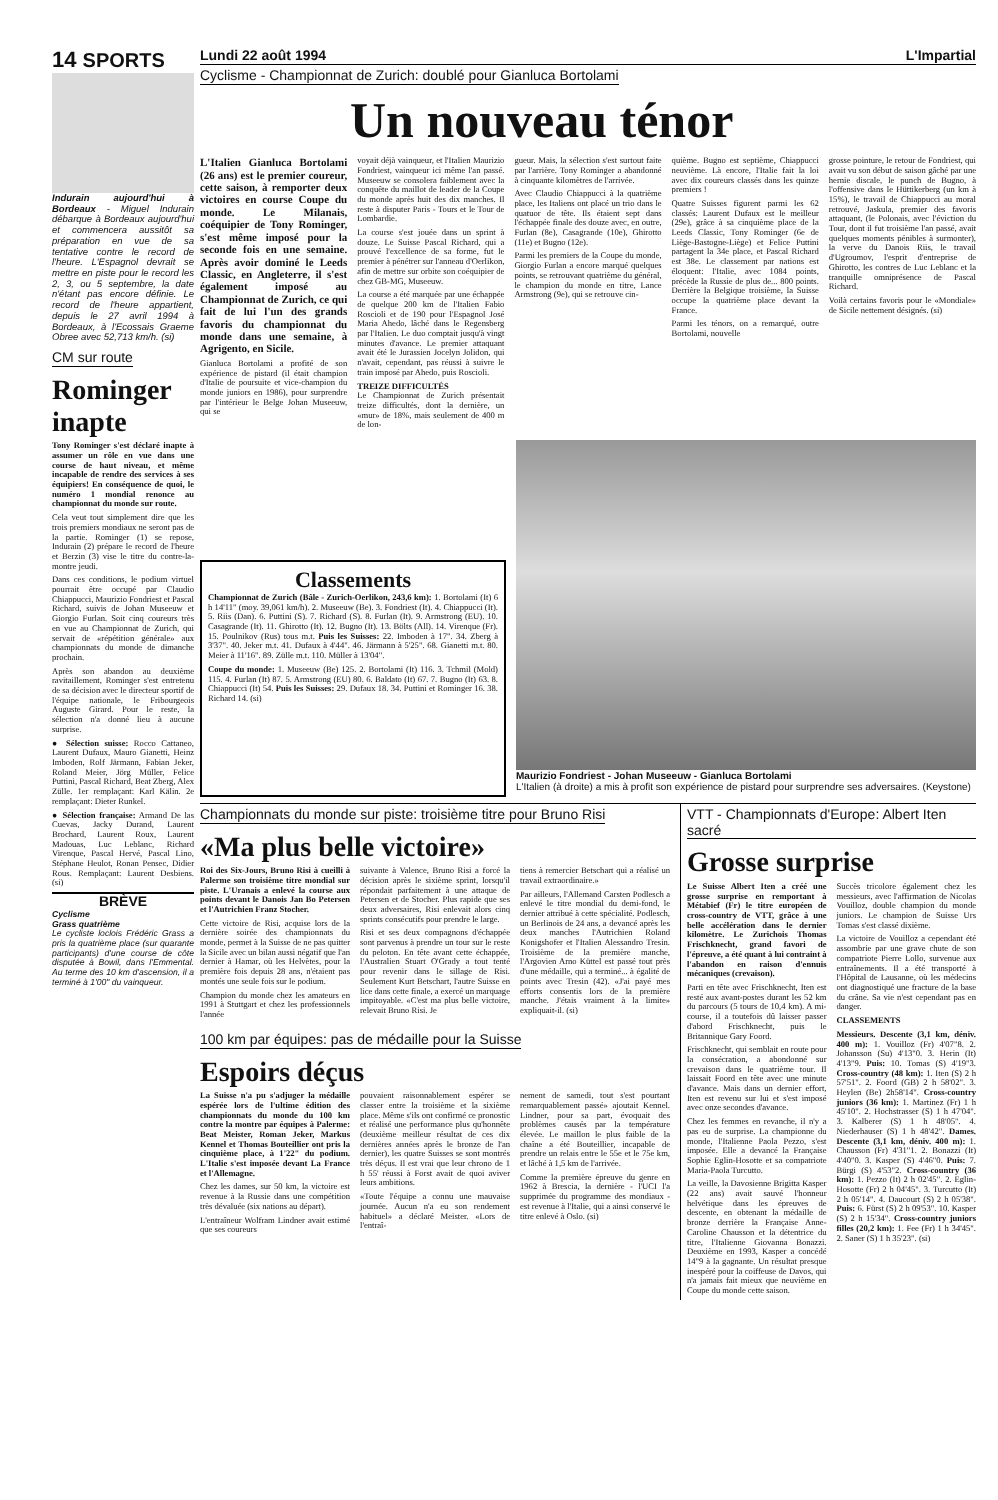14 SPORTS
Indurain aujourd'hui à Bordeaux - Miguel Indurain débarque à Bordeaux aujourd'hui et commencera aussitôt sa préparation en vue de sa tentative contre le record de l'heure. L'Espagnol devrait se mettre en piste pour le record les 2, 3, ou 5 septembre, la date n'étant pas encore définie. Le record de l'heure appartient, depuis le 27 avril 1994 à Bordeaux, à l'Ecossais Graeme Obree avec 52,713 km/h. (si)
CM sur route
Rominger inapte
Tony Rominger s'est déclaré inapte à assumer un rôle en vue dans une course de haut niveau, et même incapable de rendre des services à ses équipiers! En conséquence de quoi, le numéro 1 mondial renonce au championnat du monde sur route.
Cela veut tout simplement dire que les trois premiers mondiaux ne seront pas de la partie. Rominger (1) se repose, Indurain (2) prépare le record de l'heure et Berzin (3) vise le titre du contre-la-montre jeudi.
Dans ces conditions, le podium virtuel pourrait être occupé par Claudio Chiappucci, Maurizio Fondriest et Pascal Richard, suivis de Johan Museeuw et Giorgio Furlan. Soit cinq coureurs très en vue au Championnat de Zurich, qui servait de «répétition générale» aux championnats du monde de dimanche prochain.
Après son abandon au deuxième ravitaillement, Rominger s'est entretenu de sa décision avec le directeur sportif de l'équipe nationale, le Fribourgeois Auguste Girard. Pour le reste, la sélection n'a donné lieu à aucune surprise.
● Sélection suisse: Rocco Cattaneo, Laurent Dufaux, Mauro Gianetti, Heinz Imboden, Rolf Järmann, Fabian Jeker, Roland Meier, Jörg Müller, Felice Puttini, Pascal Richard, Beat Zberg, Alex Zülle. 1er remplaçant: Karl Kälin. 2e remplaçant: Dieter Runkel.
● Sélection française: Armand De las Cuevas, Jacky Durand, Laurent Brochard, Laurent Roux, Laurent Madouas, Luc Leblanc, Richard Virenque, Pascal Hervé, Pascal Lino, Stéphane Heulot, Ronan Pensec, Didier Rous. Remplaçant: Laurent Desbiens. (si)
BRÈVE
Cyclisme
Grass quatrième
Le cycliste loclois Frédéric Grass a pris la quatrième place (sur quarante participants) d'une course de côte disputée à Bowil, dans l'Emmental. Au terme des 10 km d'ascension, il a terminé à 1'00" du vainqueur.
Lundi 22 août 1994 L'Impartial
Cyclisme - Championnat de Zurich: doublé pour Gianluca Bortolami
Un nouveau ténor
L'Italien Gianluca Bortolami (26 ans) est le premier coureur, cette saison, à remporter deux victoires en course Coupe du monde. Le Milanais, coéquipier de Tony Rominger, s'est même imposé pour la seconde fois en une semaine. Après avoir dominé le Leeds Classic, en Angleterre, il s'est également imposé au Championnat de Zurich, ce qui fait de lui l'un des grands favoris du championnat du monde dans une semaine, à Agrigento, en Sicile.
Gianluca Bortolami a profité de son expérience de pistard (il était champion d'Italie de poursuite et vice-champion du monde juniors en 1986), pour surprendre par l'intérieur le Belge Johan Museeuw, qui se
voyait déjà vainqueur, et l'Italien Maurizio Fondriest, vainqueur ici même l'an passé. Museeuw se consolera faiblement avec la conquête du maillot de leader de la Coupe du monde après huit des dix manches. Il reste à disputer Paris - Tours et le Tour de Lombardie.
La course s'est jouée dans un sprint à douze. Le Suisse Pascal Richard, qui a prouvé l'excellence de sa forme, fut le premier à pénétrer sur l'anneau d'Oerlikon, afin de mettre sur orbite son coéquipier de chez GB-MG, Museeuw.
La course a été marquée par une échappée de quelque 200 km de l'Italien Fabio Roscioli et de 190 pour l'Espagnol José Maria Ahedo, lâché dans le Regensberg par l'Italien. Le duo comptait jusqu'à vingt minutes d'avance. Le premier attaquant avait été le Jurassien Jocelyn Jolidon, qui n'avait, cependant, pas réussi à suivre le train imposé par Ahedo, puis Roscioli.
TREIZE DIFFICULTÉS
Le Championnat de Zurich présentait treize difficultés, dont la dernière, un «mur» de 18%, mais seulement de 400 m de lon-
gueur. Mais, la sélection s'est surtout faite par l'arrière. Tony Rominger a abandonné à cinquante kilomètres de l'arrivée.
Avec Claudio Chiappucci à la quatrième place, les Italiens ont placé un trio dans le quatuor de tête. Ils étaient sept dans l'échappée finale des douze avec, en outre, Furlan (8e), Casagrande (10e), Ghirotto (11e) et Bugno (12e).
Parmi les premiers de la Coupe du monde, Giorgio Furlan a encore marqué quelques points, se retrouvant quatrième du général, le champion du monde en titre, Lance Armstrong (9e), qui se retrouve cin-
quième. Bugno est septième, Chiappucci neuvième. Là encore, l'Italie fait la loi avec dix coureurs classés dans les quinze premiers !
Quatre Suisses figurent parmi les 62 classés: Laurent Dufaux est le meilleur (29e), grâce à sa cinquième place de la Leeds Classic, Tony Rominger (6e de Liège-Bastogne-Liège) et Felice Puttini partagent la 34e place, et Pascal Richard est 38e. Le classement par nations est éloquent: l'Italie, avec 1084 points, précède la Russie de plus de... 800 points. Derrière la Belgique troisième, la Suisse occupe la quatrième place devant la France.
Parmi les ténors, on a remarqué, outre Bortolami, nouvelle
grosse pointure, le retour de Fondriest, qui avait vu son début de saison gâché par une hernie discale, le punch de Bugno, à l'offensive dans le Hüttikerberg (un km à 15%), le travail de Chiappucci au moral retrouvé, Jaskula, premier des favoris attaquant, (le Polonais, avec l'éviction du Tour, dont il fut troisième l'an passé, avait quelques moments pénibles à surmonter), la verve du Danois Riis, le travail d'Ugroumov, l'esprit d'entreprise de Ghirotto, les contres de Luc Leblanc et la tranquille omniprésence de Pascal Richard.
Voilà certains favoris pour le «Mondiale» de Sicile nettement désignés. (si)
Classements
Championnat de Zurich (Bâle - Zurich-Oerlikon, 243,6 km): 1. Bortolami (It) 6 h 14'11" (moy. 39,061 km/h). 2. Museeuw (Be). 3. Fondriest (It). 4. Chiappucci (It). 5. Riis (Dan). 6. Puttini (S). 7. Richard (S). 8. Furlan (It). 9. Armstrong (EU). 10. Casagrande (It). 11. Ghirotto (It). 12. Bugno (It). 13. Bölts (All). 14. Virenque (Fr). 15. Poulnikov (Rus) tous m.t. Puis les Suisses: 22. Imboden à 17". 34. Zberg à 3'37". 40. Jeker m.t. 41. Dufaux à 4'44". 46. Järmann à 5'25". 68. Gianetti m.t. 80. Meier à 11'16". 89. Zülle m.t. 110. Müller à 13'04".
Coupe du monde: 1. Museeuw (Be) 125. 2. Bortolami (It) 116. 3. Tchmil (Mold) 115. 4. Furlan (It) 87. 5. Armstrong (EU) 80. 6. Baldato (It) 67. 7. Bugno (It) 63. 8. Chiappucci (It) 54. Puis les Suisses: 29. Dufaux 18. 34. Puttini et Rominger 16. 38. Richard 14. (si)
Maurizio Fondriest - Johan Museeuw - Gianluca Bortolami
L'Italien (à droite) a mis à profit son expérience de pistard pour surprendre ses adversaires. (Keystone)
Championnats du monde sur piste: troisième titre pour Bruno Risi
«Ma plus belle victoire»
Roi des Six-Jours, Bruno Risi à cueilli à Palerme son troisième titre mondial sur piste. L'Uranais a enlevé la course aux points devant le Danois Jan Bo Petersen et l'Autrichien Franz Stocher.
Cette victoire de Risi, acquise lors de la dernière soirée des championnats du monde, permet à la Suisse de ne pas quitter la Sicile avec un bilan aussi négatif que l'an dernier à Hamar, où les Helvètes, pour la première fois depuis 28 ans, n'étaient pas montés une seule fois sur le podium.
Champion du monde chez les amateurs en 1991 à Stuttgart et chez les professionnels l'année
suivante à Valence, Bruno Risi a forcé la décision après le sixième sprint, lorsqu'il répondait parfaitement à une attaque de Petersen et de Stocher. Plus rapide que ses deux adversaires, Risi enlevait alors cinq sprints consécutifs pour prendre le large.
Risi et ses deux compagnons d'échappée sont parvenus à prendre un tour sur le reste du peloton. En tête avant cette échappée, l'Australien Stuart O'Grady a tout tenté pour revenir dans le sillage de Risi. Seulement Kurt Betschart, l'autre Suisse en lice dans cette finale, a exercé un marquage impitoyable. «C'est ma plus belle victoire, relevait Bruno Risi. Je
tiens à remercier Betschart qui a réalisé un travail extraordinaire.»
Par ailleurs, l'Allemand Carsten Podlesch a enlevé le titre mondial du demi-fond, le dernier attribué à cette spécialité. Podlesch, un Berlinois de 24 ans, a devancé après les deux manches l'Autrichien Roland Konigshofer et l'Italien Alessandro Tresin. Troisième de la première manche, l'Argovien Arno Küttel est passé tout près d'une médaille, qui a terminé... à égalité de points avec Tresin (42). «J'ai payé mes efforts consentis lors de la première manche. J'étais vraiment à la limite» expliquait-il. (si)
100 km par équipes: pas de médaille pour la Suisse
Espoirs déçus
La Suisse n'a pu s'adjuger la médaille espérée lors de l'ultime édition des championnats du monde du 100 km contre la montre par équipes à Palerme: Beat Meister, Roman Jeker, Markus Kennel et Thomas Bouteillier ont pris la cinquième place, à 1'22" du podium. L'Italie s'est imposée devant La France et l'Allemagne.
Chez les dames, sur 50 km, la victoire est revenue à la Russie dans une compétition très dévaluée (six nations au départ).
L'entraîneur Wolfram Lindner avait estimé que ses coureurs
pouvaient raisonnablement espérer se classer entre la troisième et la sixième place. Même s'ils ont confirmé ce pronostic et réalisé une performance plus qu'honnête (deuxième meilleur résultat de ces dix dernières années après le bronze de l'an dernier), les quatre Suisses se sont montrés très déçus. Il est vrai que leur chrono de 1 h 55' réussi à Forst avait de quoi aviver leurs ambitions.
«Toute l'équipe a connu une mauvaise journée. Aucun n'a eu son rendement habituel» a déclaré Meister. «Lors de l'entraî-
nement de samedi, tout s'est pourtant remarquablement passé» ajoutait Kennel. Lindner, pour sa part, évoquait des problèmes causés par la température élevée. Le maillon le plus faible de la chaîne a été Bouteillier, incapable de prendre un relais entre le 55e et le 75e km, et lâché à 1,5 km de l'arrivée.
Comme la première épreuve du genre en 1962 à Brescia, la dernière - l'UCI l'a supprimée du programme des mondiaux - est revenue à l'Italie, qui a ainsi conservé le titre enlevé à Oslo. (si)
VTT - Championnats d'Europe: Albert Iten sacré
Grosse surprise
Le Suisse Albert Iten a créé une grosse surprise en remportant à Métabief (Fr) le titre européen de cross-country de VTT, grâce à une belle accélération dans le dernier kilomètre. Le Zurichois Thomas Frischknecht, grand favori de l'épreuve, a été quant à lui contraint à l'abandon en raison d'ennuis mécaniques (crevaison).
Parti en tête avec Frischknecht, Iten est resté aux avant-postes durant les 52 km du parcours (5 tours de 10,4 km). A mi-course, il a toutefois dû laisser passer d'abord Frischknecht, puis le Britannique Gary Foord.
Frischknecht, qui semblait en route pour la consécration, a abondonné sur crevaison dans le quatrième tour. Il laissait Foord en tête avec une minute d'avance. Mais dans un dernier effort, Iten est revenu sur lui et s'est imposé avec onze secondes d'avance.
Chez les femmes en revanche, il n'y a pas eu de surprise. La championne du monde, l'Italienne Paola Pezzo, s'est imposée. Elle a devancé la Française Sophie Eglin-Hosotte et sa compatriote Maria-Paola Turcutto.
La veille, la Davosienne Brigitta Kasper (22 ans) avait sauvé l'honneur helvétique dans les épreuves de descente, en obtenant la médaille de bronze derrière la Française Anne-Caroline Chausson et la détentrice du titre, l'Italienne Giovanna Bonazzi. Deuxième en 1993, Kasper a concédé 14"9 à la gagnante. Un résultat presque inespéré pour la coiffeuse de Davos, qui n'a jamais fait mieux que neuvième en Coupe du monde cette saison.
Succès tricolore également chez les messieurs, avec l'affirmation de Nicolas Vouilloz, double champion du monde juniors. Le champion de Suisse Urs Tomas s'est classé dixième.
La victoire de Vouilloz a cependant été assombrie par une grave chute de son compatriote Pierre Lollo, survenue aux entraînements. Il a été transporté à l'Hôpital de Lausanne, où les médecins ont diagnostiqué une fracture de la base du crâne. Sa vie n'est cependant pas en danger.
CLASSEMENTS
Messieurs. Descente (3,1 km, déniv. 400 m): 1. Vouilloz (Fr) 4'07"8. 2. Johansson (Su) 4'13"0. 3. Herin (It) 4'13"9. Puis: 10. Tomas (S) 4'19"3. Cross-country (48 km): 1. Iten (S) 2 h 57'51". 2. Foord (GB) 2 h 58'02". 3. Heylen (Be) 2h58'14". Cross-country juniors (36 km): 1. Martinez (Fr) 1 h 45'10". 2. Hochstrasser (S) 1 h 47'04". 3. Kalberer (S) 1 h 48'05". 4. Niederhauser (S) 1 h 48'42". Dames. Descente (3,1 km, déniv. 400 m): 1. Chausson (Fr) 4'31"1. 2. Bonazzi (It) 4'40"0. 3. Kasper (S) 4'46"0. Puis: 7. Bürgi (S) 4'53"2. Cross-country (36 km): 1. Pezzo (It) 2 h 02'45". 2. Eglin-Hosotte (Fr) 2 h 04'45". 3. Turcutto (It) 2 h 05'14". 4. Daucourt (S) 2 h 05'38". Puis: 6. Fürst (S) 2 h 09'53". 10. Kasper (S) 2 h 15'34". Cross-country juniors filles (20,2 km): 1. Fee (Fr) 1 h 34'45". 2. Saner (S) 1 h 35'23". (si)